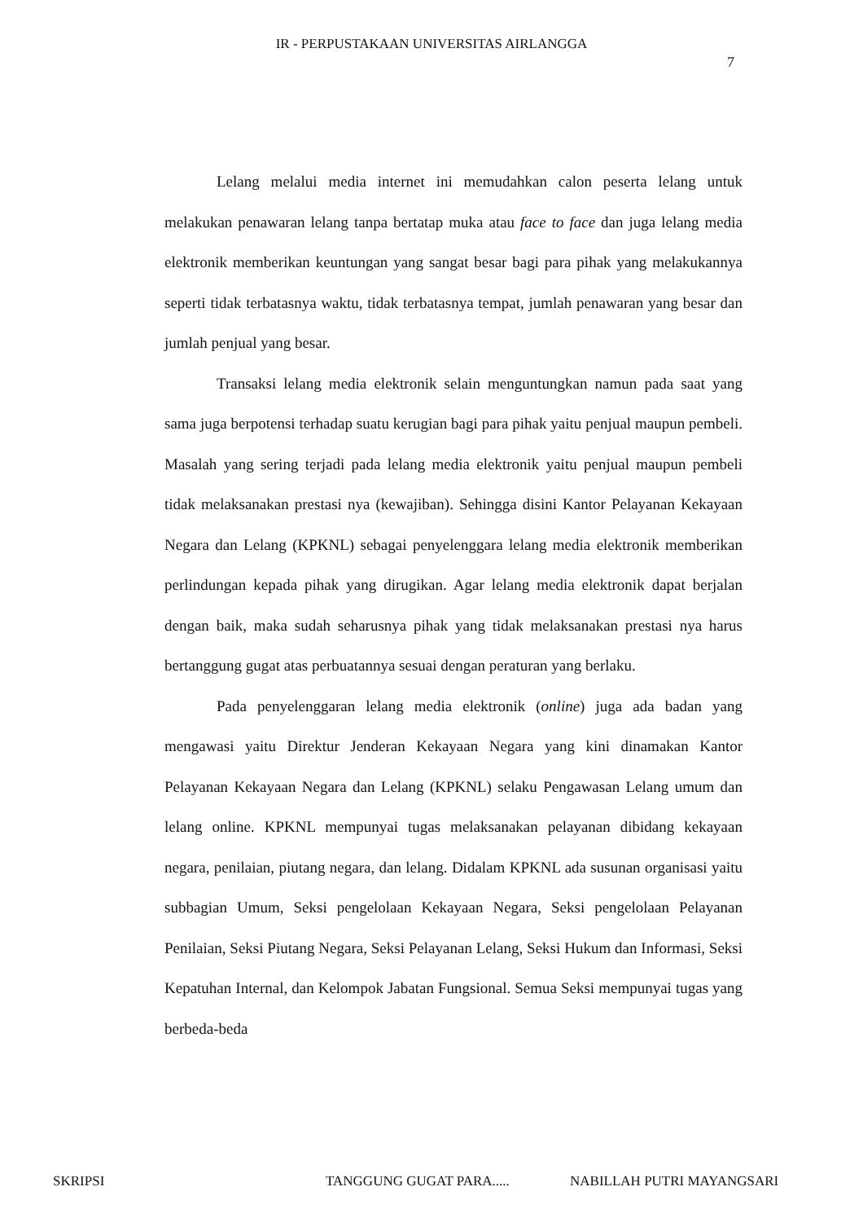IR - PERPUSTAKAAN UNIVERSITAS AIRLANGGA
7
Lelang melalui media internet ini memudahkan calon peserta lelang untuk melakukan penawaran lelang tanpa bertatap muka atau face to face dan juga lelang media elektronik memberikan keuntungan yang sangat besar bagi para pihak yang melakukannya seperti tidak terbatasnya waktu, tidak terbatasnya tempat, jumlah penawaran yang besar dan jumlah penjual yang besar.
Transaksi lelang media elektronik selain menguntungkan namun pada saat yang sama juga berpotensi terhadap suatu kerugian bagi para pihak yaitu penjual maupun pembeli. Masalah yang sering terjadi pada lelang media elektronik yaitu penjual maupun pembeli tidak melaksanakan prestasi nya (kewajiban). Sehingga disini Kantor Pelayanan Kekayaan Negara dan Lelang (KPKNL) sebagai penyelenggara lelang media elektronik memberikan perlindungan kepada pihak yang dirugikan. Agar lelang media elektronik dapat berjalan dengan baik, maka sudah seharusnya pihak yang tidak melaksanakan prestasi nya harus bertanggung gugat atas perbuatannya sesuai dengan peraturan yang berlaku.
Pada penyelenggaran lelang media elektronik (online) juga ada badan yang mengawasi yaitu Direktur Jenderan Kekayaan Negara yang kini dinamakan Kantor Pelayanan Kekayaan Negara dan Lelang (KPKNL) selaku Pengawasan Lelang umum dan lelang online. KPKNL mempunyai tugas melaksanakan pelayanan dibidang kekayaan negara, penilaian, piutang negara, dan lelang. Didalam KPKNL ada susunan organisasi yaitu subbagian Umum, Seksi pengelolaan Kekayaan Negara, Seksi pengelolaan Pelayanan Penilaian, Seksi Piutang Negara, Seksi Pelayanan Lelang, Seksi Hukum dan Informasi, Seksi Kepatuhan Internal, dan Kelompok Jabatan Fungsional. Semua Seksi mempunyai tugas yang berbeda-beda
SKRIPSI TANGGUNG GUGAT PARA..... NABILLAH PUTRI MAYANGSARI